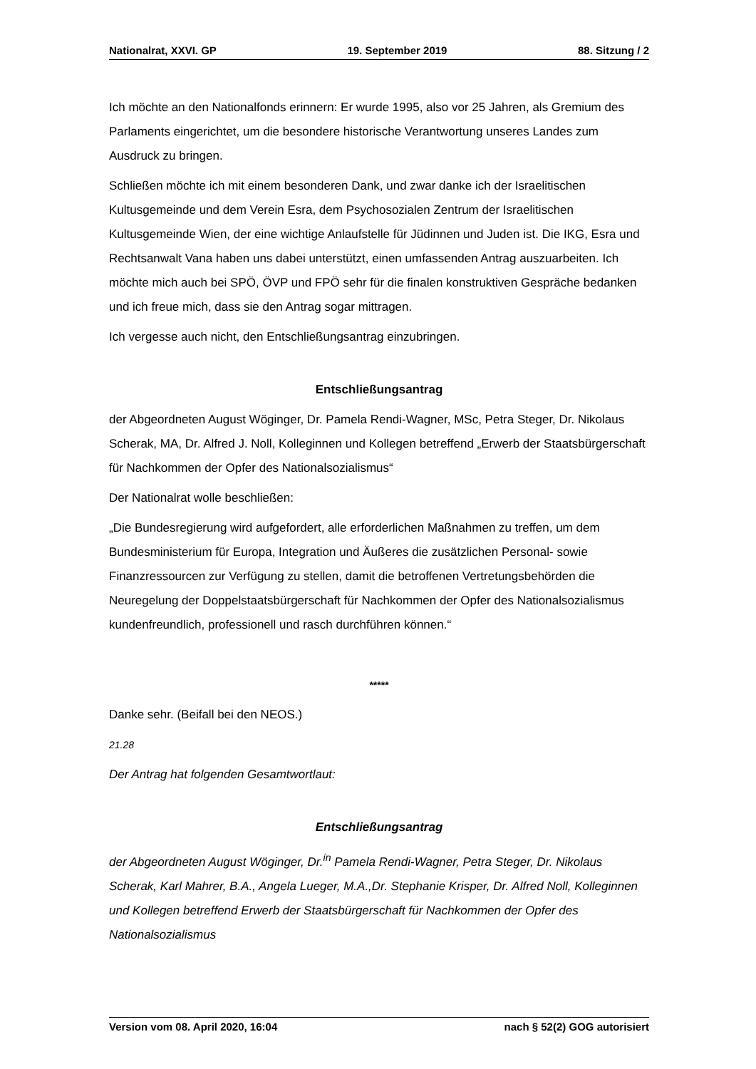Nationalrat, XXVI. GP 19. September 2019 88. Sitzung / 2
Ich möchte an den Nationalfonds erinnern: Er wurde 1995, also vor 25 Jahren, als Gremium des Parlaments eingerichtet, um die besondere historische Verantwortung unseres Landes zum Ausdruck zu bringen.
Schließen möchte ich mit einem besonderen Dank, und zwar danke ich der Israelitischen Kultusgemeinde und dem Verein Esra, dem Psychosozialen Zentrum der Israelitischen Kultusgemeinde Wien, der eine wichtige Anlaufstelle für Jüdinnen und Juden ist. Die IKG, Esra und Rechtsanwalt Vana haben uns dabei unterstützt, einen umfassenden Antrag auszuarbeiten. Ich möchte mich auch bei SPÖ, ÖVP und FPÖ sehr für die finalen konstruktiven Gespräche bedanken und ich freue mich, dass sie den Antrag sogar mittragen.
Ich vergesse auch nicht, den Entschließungsantrag einzubringen.
Entschließungsantrag
der Abgeordneten August Wöginger, Dr. Pamela Rendi-Wagner, MSc, Petra Steger, Dr. Nikolaus Scherak, MA, Dr. Alfred J. Noll, Kolleginnen und Kollegen betreffend „Erwerb der Staatsbürgerschaft für Nachkommen der Opfer des Nationalsozialismus“
Der Nationalrat wolle beschließen:
„Die Bundesregierung wird aufgefordert, alle erforderlichen Maßnahmen zu treffen, um dem Bundesministerium für Europa, Integration und Äußeres die zusätzlichen Personal- sowie Finanzressourcen zur Verfügung zu stellen, damit die betroffenen Vertretungsbehörden die Neuregelung der Doppelstaatsbürgerschaft für Nachkommen der Opfer des Nationalsozialismus kundenfreundlich, professionell und rasch durchführen können.“
*****
Danke sehr. (Beifall bei den NEOS.)
21.28
Der Antrag hat folgenden Gesamtwortlaut:
Entschließungsantrag
der Abgeordneten August Wöginger, Dr.<sup>in</sup> Pamela Rendi-Wagner, Petra Steger, Dr. Nikolaus Scherak, Karl Mahrer, B.A., Angela Lueger, M.A.,Dr. Stephanie Krisper, Dr. Alfred Noll, Kolleginnen und Kollegen betreffend Erwerb der Staatsbürgerschaft für Nachkommen der Opfer des Nationalsozialismus
Version vom 08. April 2020, 16:04 nach § 52(2) GOG autorisiert